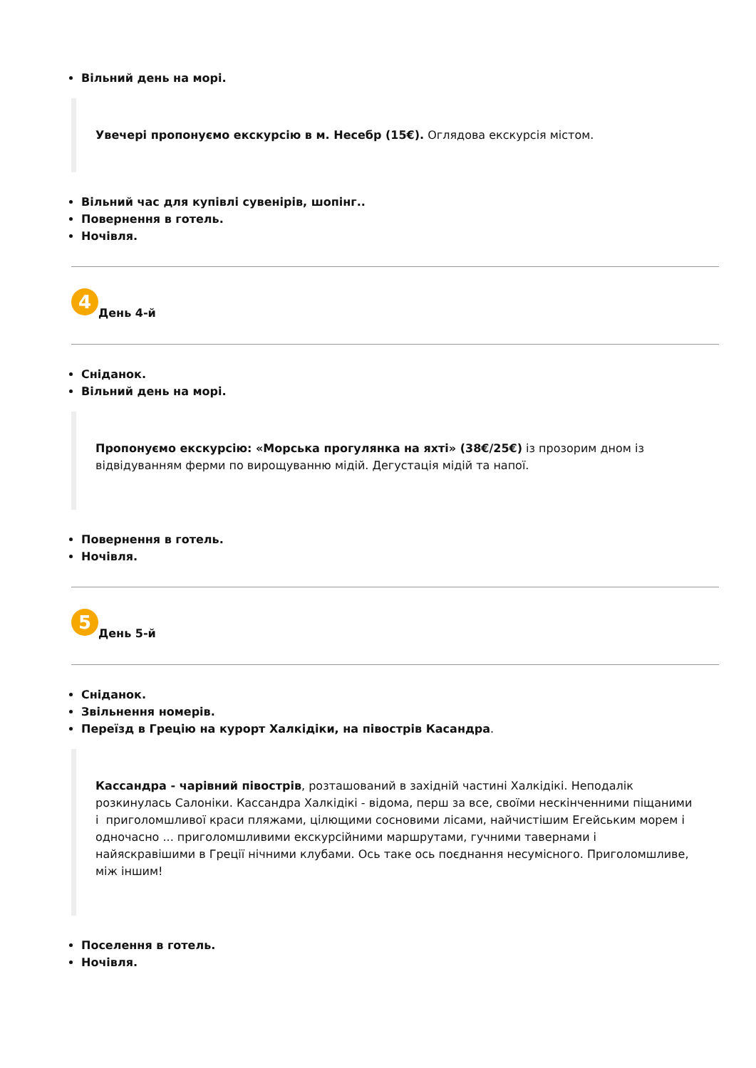Вільний день на морі.
Увечері пропонуємо екскурсію в м. Несебр (15€). Оглядова екскурсія містом.
Вільний час для купівлі сувенірів, шопінг..
Повернення в готель.
Ночівля.
4 День 4-й
Сніданок.
Вільний день на морі.
Пропонуємо екскурсію: «Морська прогулянка на яхті» (38€/25€) із прозорим дном із відвідуванням ферми по вирощуванню мідій. Дегустація мідій та напої.
Повернення в готель.
Ночівля.
5 День 5-й
Сніданок.
Звільнення номерів.
Переїзд в Грецію на курорт Халкідіки, на півострів Касандра.
Кассандра - чарівний півострів, розташований в західній частині Халкідікі. Неподалік розкинулась Салоніки. Кассандра Халкідікі - відома, перш за все, своїми нескінченними піщаними і приголомшливої краси пляжами, цілющими сосновими лісами, найчистішим Егейським морем і одночасно ... приголомшливими екскурсійними маршрутами, гучними тавернами і найяскравішими в Греції нічними клубами. Ось таке ось поєднання несумісного. Приголомшливе, між іншим!
Поселення в готель.
Ночівля.